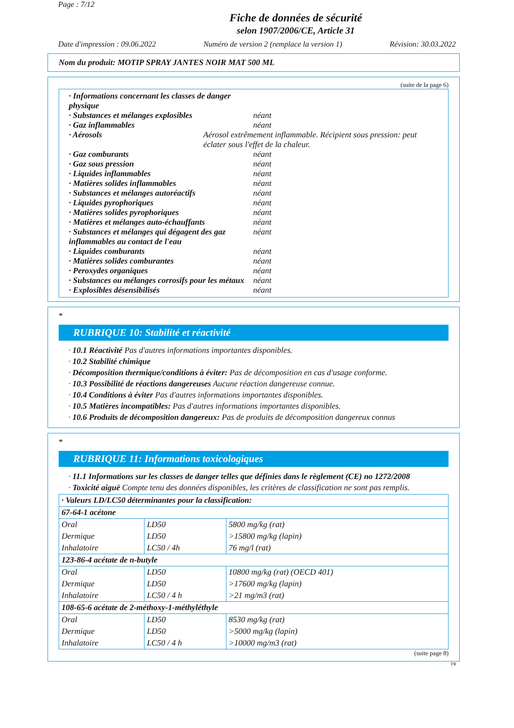Page : 7/12
Fiche de données de sécurité
selon 1907/2006/CE, Article 31
Date d'impression : 09.06.2022 Numéro de version 2 (remplace la version 1) Révision: 30.03.2022
Nom du produit: MOTIP SPRAY JANTES NOIR MAT 500 ML
(suite de la page 6)
· Informations concernant les classes de danger physique
· Substances et mélanges explosibles néant
· Gaz inflammables néant
· Aérosols Aérosol extrêmement inflammable. Récipient sous pression: peut éclater sous l'effet de la chaleur.
· Gaz comburants néant
· Gaz sous pression néant
· Liquides inflammables néant
· Matières solides inflammables néant
· Substances et mélanges autoréactifs néant
· Liquides pyrophoriques néant
· Matières solides pyrophoriques néant
· Matières et mélanges auto-échauffants néant
· Substances et mélanges qui dégagent des gaz inflammables au contact de l'eau néant
· Liquides comburants néant
· Matières solides comburantes néant
· Peroxydes organiques néant
· Substances ou mélanges corrosifs pour les métaux néant
· Explosibles désensibilisés néant
*
RUBRIQUE 10: Stabilité et réactivité
· 10.1 Réactivité Pas d'autres informations importantes disponibles.
· 10.2 Stabilité chimique
· Décomposition thermique/conditions à éviter: Pas de décomposition en cas d'usage conforme.
· 10.3 Possibilité de réactions dangereuses Aucune réaction dangereuse connue.
· 10.4 Conditions à éviter Pas d'autres informations importantes disponibles.
· 10.5 Matières incompatibles: Pas d'autres informations importantes disponibles.
· 10.6 Produits de décomposition dangereux: Pas de produits de décomposition dangereux connus
*
RUBRIQUE 11: Informations toxicologiques
· 11.1 Informations sur les classes de danger telles que définies dans le règlement (CE) no 1272/2008
· Toxicité aiguë Compte tenu des données disponibles, les critères de classification ne sont pas remplis.
| · Valeurs LD/LC50 déterminantes pour la classification: | | |
| 67-64-1 acétone | | |
| Oral | LD50 | 5800 mg/kg (rat) |
| Dermique | LD50 | >15800 mg/kg (lapin) |
| Inhalatoire | LC50 / 4h | 76 mg/l (rat) |
| 123-86-4 acétate de n-butyle | | |
| Oral | LD50 | 10800 mg/kg (rat) (OECD 401) |
| Dermique | LD50 | >17600 mg/kg (lapin) |
| Inhalatoire | LC50 / 4 h | >21 mg/m3 (rat) |
| 108-65-6 acétate de 2-méthoxy-1-méthyléthyle | | |
| Oral | LD50 | 8530 mg/kg (rat) |
| Dermique | LD50 | >5000 mg/kg (lapin) |
| Inhalatoire | LC50 / 4 h | >10000 mg/m3 (rat) |
(suite page 8)
FR